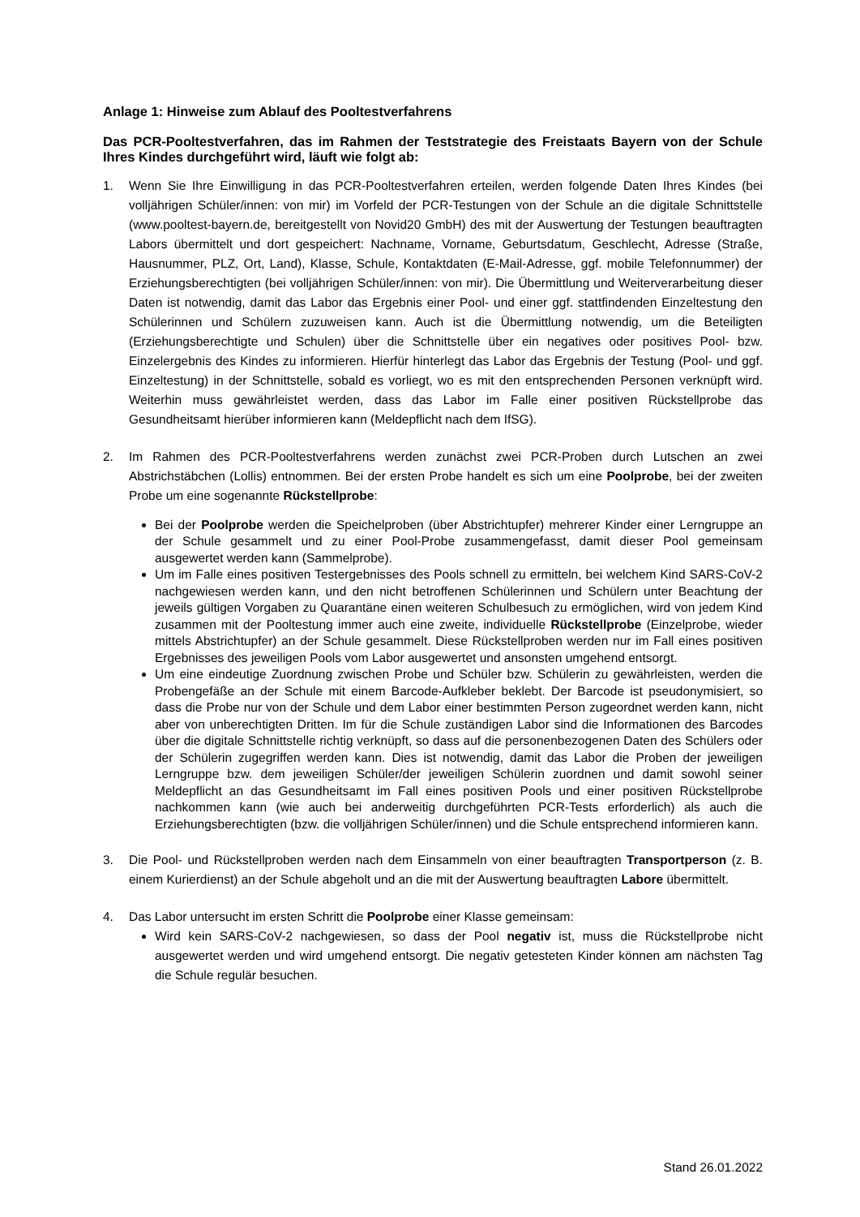Anlage 1: Hinweise zum Ablauf des Pooltestverfahrens
Das PCR-Pooltestverfahren, das im Rahmen der Teststrategie des Freistaats Bayern von der Schule Ihres Kindes durchgeführt wird, läuft wie folgt ab:
1. Wenn Sie Ihre Einwilligung in das PCR-Pooltestverfahren erteilen, werden folgende Daten Ihres Kindes (bei volljährigen Schüler/innen: von mir) im Vorfeld der PCR-Testungen von der Schule an die digitale Schnittstelle (www.pooltest-bayern.de, bereitgestellt von Novid20 GmbH) des mit der Auswertung der Testungen beauftragten Labors übermittelt und dort gespeichert: Nachname, Vorname, Geburtsdatum, Geschlecht, Adresse (Straße, Hausnummer, PLZ, Ort, Land), Klasse, Schule, Kontaktdaten (E-Mail-Adresse, ggf. mobile Telefonnummer) der Erziehungsberechtigten (bei volljährigen Schüler/innen: von mir). Die Übermittlung und Weiterverarbeitung dieser Daten ist notwendig, damit das Labor das Ergebnis einer Pool- und einer ggf. stattfindenden Einzeltestung den Schülerinnen und Schülern zuzuweisen kann. Auch ist die Übermittlung notwendig, um die Beteiligten (Erziehungsberechtigte und Schulen) über die Schnittstelle über ein negatives oder positives Pool- bzw. Einzelergebnis des Kindes zu informieren. Hierfür hinterlegt das Labor das Ergebnis der Testung (Pool- und ggf. Einzeltestung) in der Schnittstelle, sobald es vorliegt, wo es mit den entsprechenden Personen verknüpft wird. Weiterhin muss gewährleistet werden, dass das Labor im Falle einer positiven Rückstellprobe das Gesundheitsamt hierüber informieren kann (Meldepflicht nach dem IfSG).
2. Im Rahmen des PCR-Pooltestverfahrens werden zunächst zwei PCR-Proben durch Lutschen an zwei Abstrichstäbchen (Lollis) entnommen. Bei der ersten Probe handelt es sich um eine Poolprobe, bei der zweiten Probe um eine sogenannte Rückstellprobe:
Bei der Poolprobe werden die Speichelproben (über Abstrichtupfer) mehrerer Kinder einer Lerngruppe an der Schule gesammelt und zu einer Pool-Probe zusammengefasst, damit dieser Pool gemeinsam ausgewertet werden kann (Sammelprobe).
Um im Falle eines positiven Testergebnisses des Pools schnell zu ermitteln, bei welchem Kind SARS-CoV-2 nachgewiesen werden kann, und den nicht betroffenen Schülerinnen und Schülern unter Beachtung der jeweils gültigen Vorgaben zu Quarantäne einen weiteren Schulbesuch zu ermöglichen, wird von jedem Kind zusammen mit der Pooltestung immer auch eine zweite, individuelle Rückstellprobe (Einzelprobe, wieder mittels Abstrichtupfer) an der Schule gesammelt. Diese Rückstellproben werden nur im Fall eines positiven Ergebnisses des jeweiligen Pools vom Labor ausgewertet und ansonsten umgehend entsorgt.
Um eine eindeutige Zuordnung zwischen Probe und Schüler bzw. Schülerin zu gewährleisten, werden die Probengefäße an der Schule mit einem Barcode-Aufkleber beklebt. Der Barcode ist pseudonymisiert, so dass die Probe nur von der Schule und dem Labor einer bestimmten Person zugeordnet werden kann, nicht aber von unberechtigten Dritten. Im für die Schule zuständigen Labor sind die Informationen des Barcodes über die digitale Schnittstelle richtig verknüpft, so dass auf die personenbezogenen Daten des Schülers oder der Schülerin zugegriffen werden kann. Dies ist notwendig, damit das Labor die Proben der jeweiligen Lerngruppe bzw. dem jeweiligen Schüler/der jeweiligen Schülerin zuordnen und damit sowohl seiner Meldepflicht an das Gesundheitsamt im Fall eines positiven Pools und einer positiven Rückstellprobe nachkommen kann (wie auch bei anderweitig durchgeführten PCR-Tests erforderlich) als auch die Erziehungsberechtigten (bzw. die volljährigen Schüler/innen) und die Schule entsprechend informieren kann.
3. Die Pool- und Rückstellproben werden nach dem Einsammeln von einer beauftragten Transportperson (z. B. einem Kurierdienst) an der Schule abgeholt und an die mit der Auswertung beauftragten Labore übermittelt.
4. Das Labor untersucht im ersten Schritt die Poolprobe einer Klasse gemeinsam:
Wird kein SARS-CoV-2 nachgewiesen, so dass der Pool negativ ist, muss die Rückstellprobe nicht ausgewertet werden und wird umgehend entsorgt. Die negativ getesteten Kinder können am nächsten Tag die Schule regulär besuchen.
Stand 26.01.2022